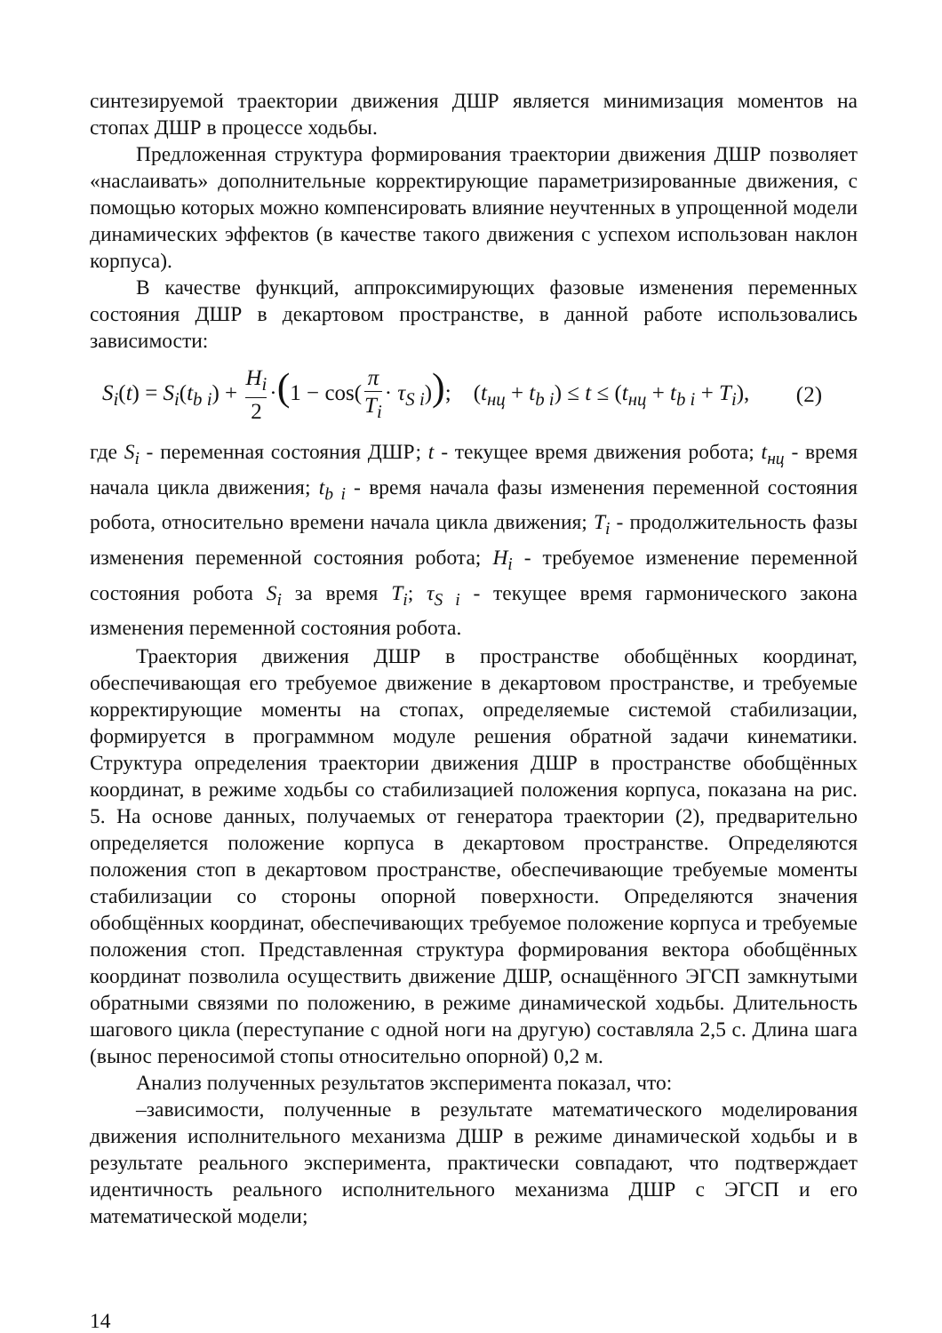синтезируемой траектории движения ДШР является минимизация моментов на стопах ДШР в процессе ходьбы.
Предложенная структура формирования траектории движения ДШР позволяет «наслаивать» дополнительные корректирующие параметризированные движения, с помощью которых можно компенсировать влияние неучтенных в упрощенной модели динамических эффектов (в качестве такого движения с успехом использован наклон корпуса).
В качестве функций, аппроксимирующих фазовые изменения переменных состояния ДШР в декартовом пространстве, в данной работе использовались зависимости:
S<sub>i</sub>(t) = S<sub>i</sub>(t<sub>b i</sub>) + H<sub>i</sub> 2 ·(1 − cos(π T<sub>i</sub> · τ<sub>S i</sub>)); (t<sub>нц</sub> + t<sub>b i</sub>) ≤ t ≤ (t<sub>нц</sub> + t<sub>b i</sub> + T<sub>i</sub>), (2)
где S<sub>i</sub> - переменная состояния ДШР; t - текущее время движения робота; t<sub>нц</sub> - время начала цикла движения; t<sub>b i</sub> - время начала фазы изменения переменной состояния робота, относительно времени начала цикла движения; T<sub>i</sub> - продолжительность фазы изменения переменной состояния робота; H<sub>i</sub> - требуемое изменение переменной состояния робота S<sub>i</sub> за время T<sub>i</sub>; τ<sub>S i</sub> - текущее время гармонического закона изменения переменной состояния робота.
Траектория движения ДШР в пространстве обобщённых координат, обеспечивающая его требуемое движение в декартовом пространстве, и требуемые корректирующие моменты на стопах, определяемые системой стабилизации, формируется в программном модуле решения обратной задачи кинематики. Структура определения траектории движения ДШР в пространстве обобщённых координат, в режиме ходьбы со стабилизацией положения корпуса, показана на рис. 5. На основе данных, получаемых от генератора траектории (2), предварительно определяется положение корпуса в декартовом пространстве. Определяются положения стоп в декартовом пространстве, обеспечивающие требуемые моменты стабилизации со стороны опорной поверхности. Определяются значения обобщённых координат, обеспечивающих требуемое положение корпуса и требуемые положения стоп. Представленная структура формирования вектора обобщённых координат позволила осуществить движение ДШР, оснащённого ЭГСП замкнутыми обратными связями по положению, в режиме динамической ходьбы. Длительность шагового цикла (переступание с одной ноги на другую) составляла 2,5 с. Длина шага (вынос переносимой стопы относительно опорной) 0,2 м.
Анализ полученных результатов эксперимента показал, что:
–зависимости, полученные в результате математического моделирования движения исполнительного механизма ДШР в режиме динамической ходьбы и в результате реального эксперимента, практически совпадают, что подтверждает идентичность реального исполнительного механизма ДШР с ЭГСП и его математической модели;
14